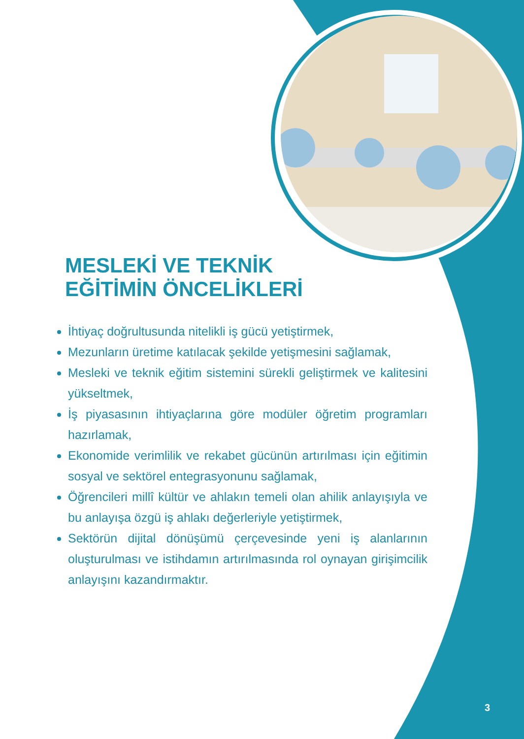MESLEKİ VE TEKNİK
EĞİTİMİN ÖNCELİKLERİ
İhtiyaç doğrultusunda nitelikli iş gücü yetiştirmek,
Mezunların üretime katılacak şekilde yetişmesini sağlamak,
Mesleki ve teknik eğitim sistemini sürekli geliştirmek ve kalitesini yükseltmek,
İş piyasasının ihtiyaçlarına göre modüler öğretim programları hazırlamak,
Ekonomide verimlilik ve rekabet gücünün artırılması için eğitimin sosyal ve sektörel entegrasyonunu sağlamak,
Öğrencileri millî kültür ve ahlakın temeli olan ahilik anlayışıyla ve bu anlayışa özgü iş ahlakı değerleriyle yetiştirmek,
Sektörün dijital dönüşümü çerçevesinde yeni iş alanlarının oluşturulması ve istihdamın artırılmasında rol oynayan girişimcilik anlayışını kazandırmaktır.
3